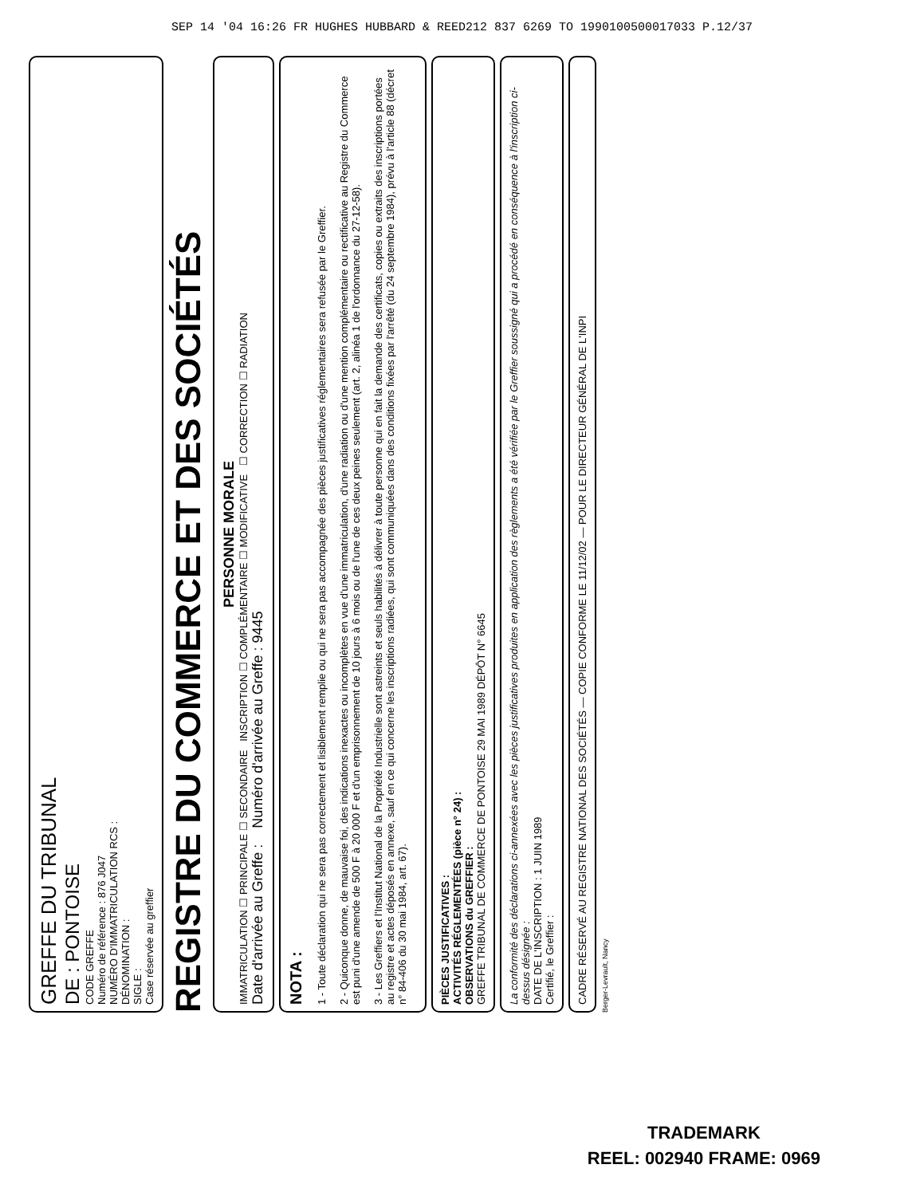SEP 14 '04 16:26 FR HUGHES HUBBARD & REED212 837 6269 TO 1990100500017033 P.12/37
GREFFE DU TRIBUNAL
DE : PONTOISE
CODE GREFFE
Numéro de référence : 876 J047
NUMÉRO D'IMMATRICULATION RCS :
DÉNOMINATION :
SIGLE :
Case réservée au greffier
REGISTRE DU COMMERCE ET DES SOCIÉTÉS
PERSONNE MORALE
IMMATRICULATION ☐ PRINCIPALE ☐ SECONDAIRE INSCRIPTION ☐ COMPLÉMENTAIRE ☐ MODIFICATIVE ☐ CORRECTION ☐ RADIATION
Date d'arrivée au Greffe : Numéro d'arrivée au Greffe : 9445
NOTA :
1 - Toute déclaration qui ne sera pas correctement et lisiblement remplie ou qui ne sera pas accompagnée des pièces justificatives réglementaires sera refusée par le Greffier.
2 - Quiconque donne, de mauvaise foi, des indications inexactes ou incomplètes en vue d'une immatriculation, d'une radiation ou d'une mention complémentaire ou rectificative au Registre du Commerce est puni d'une amende de 500 F à 20 000 F et d'un emprisonnement de 10 jours à 6 mois ou de l'une de ces deux peines seulement (art. 2, alinéa 1 de l'ordonnance du 27-12-58).
3 - Les Greffiers et l'Institut National de la Propriété Industrielle sont astreints et seuls habilités à délivrer à toute personne qui en fait la demande des certificats, copies ou extraits des inscriptions portées au registre et actes déposés en annexe, sauf en ce qui concerne les inscriptions radiées, qui sont communiquées dans des conditions fixées par l'arrêté (du 24 septembre 1984), prévu à l'article 88 (décret n° 84-406 du 30 mai 1984, art. 67).
PIÈCES JUSTIFICATIVES :
ACTIVITÉS RÉGLEMENTÉES (pièce n° 24) :
OBSERVATIONS du GREFFIER :
GREFFE TRIBUNAL DE COMMERCE DE PONTOISE 29 MAI 1989 DÉPÔT N° 6645
La conformité des déclarations ci-annexées avec les pièces justificatives produites en application des règlements a été vérifiée par le Greffier soussigné qui a procédé en conséquence à l'inscription ci-dessus désignée :
DATE DE L'INSCRIPTION : 1 JUIN 1989
Certifié, le Greffier :
CADRE RÉSERVÉ AU REGISTRE NATIONAL DES SOCIÉTÉS — COPIE CONFORME LE 11/12/02 — POUR LE DIRECTEUR GÉNÉRAL DE L'INPI
Berger-Levrault, Nancy
TRADEMARK
REEL: 002940 FRAME: 0969